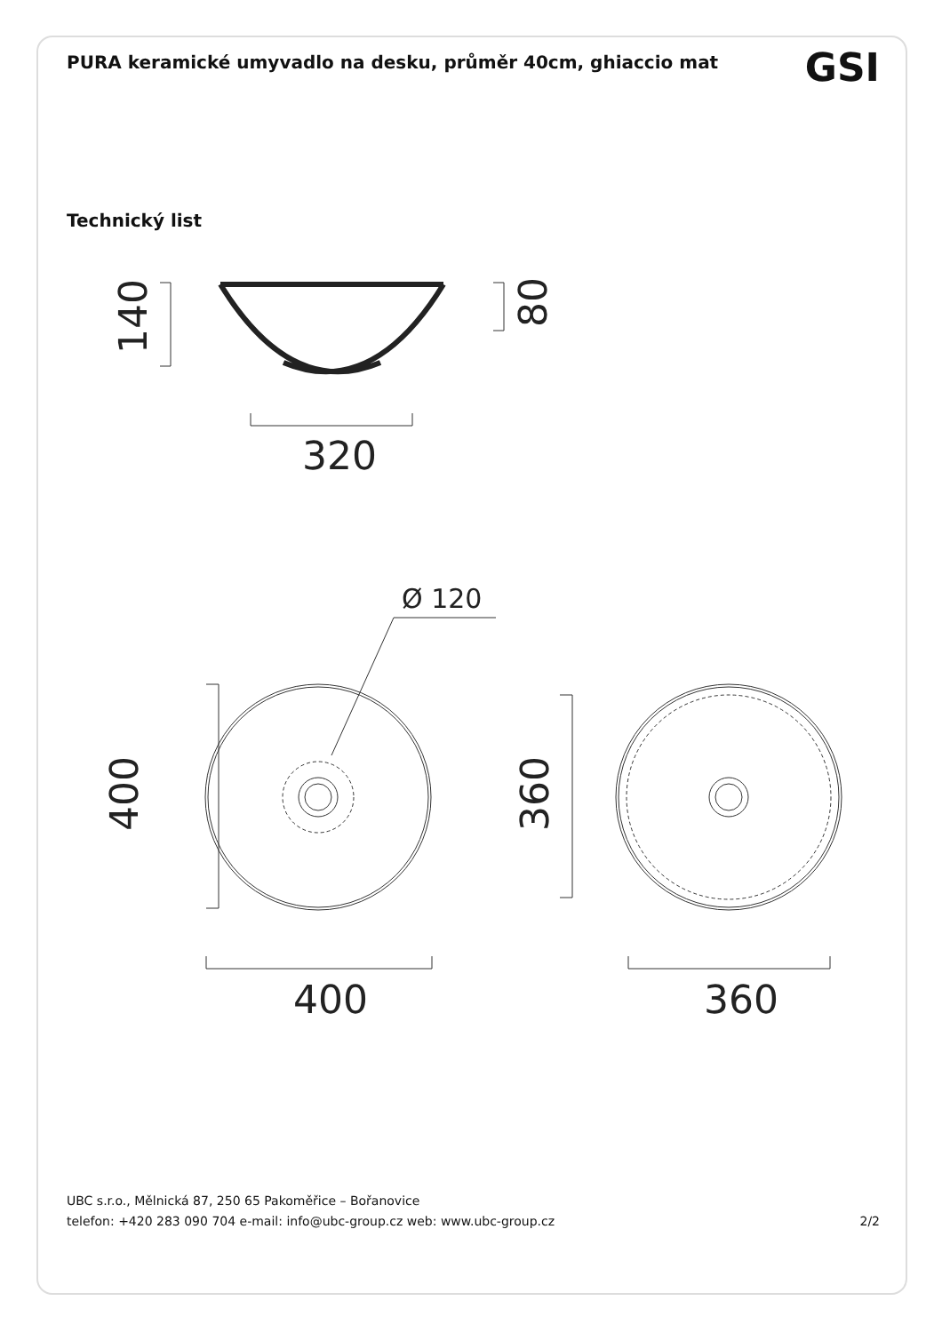PURA keramické umyvadlo na desku, průměr 40cm, ghiaccio mat
GSI
Technický list
320
400
360
140
80
400
360
Ø 120
UBC s.r.o., Mělnická 87, 250 65 Pakoměřice – Bořanovice
telefon: +420 283 090 704 e-mail: info@ubc-group.cz web: www.ubc-group.cz 2/2